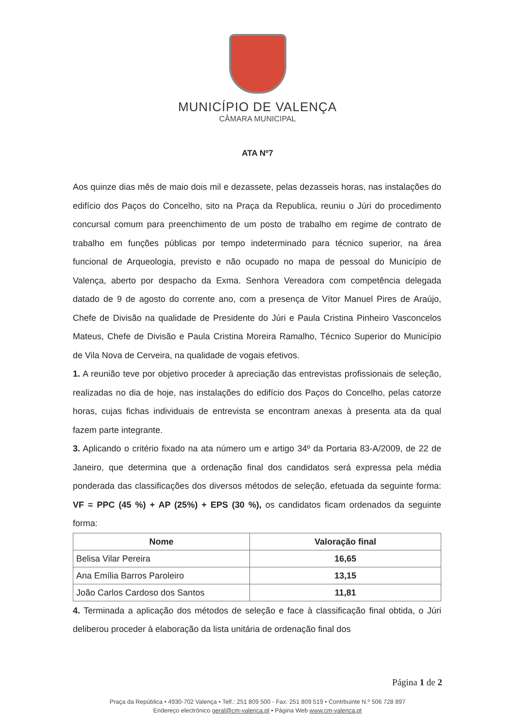MUNICÍPIO DE VALENÇA
CÂMARA MUNICIPAL
ATA Nº7
Aos quinze dias mês de maio dois mil e dezassete, pelas dezasseis horas, nas instalações do edifício dos Paços do Concelho, sito na Praça da Republica, reuniu o Júri do procedimento concursal comum para preenchimento de um posto de trabalho em regime de contrato de trabalho em funções públicas por tempo indeterminado para técnico superior, na área funcional de Arqueologia, previsto e não ocupado no mapa de pessoal do Município de Valença, aberto por despacho da Exma. Senhora Vereadora com competência delegada datado de 9 de agosto do corrente ano, com a presença de Vítor Manuel Pires de Araújo, Chefe de Divisão na qualidade de Presidente do Júri e Paula Cristina Pinheiro Vasconcelos Mateus, Chefe de Divisão e Paula Cristina Moreira Ramalho, Técnico Superior do Município de Vila Nova de Cerveira, na qualidade de vogais efetivos.
1. A reunião teve por objetivo proceder à apreciação das entrevistas profissionais de seleção, realizadas no dia de hoje, nas instalações do edifício dos Paços do Concelho, pelas catorze horas, cujas fichas individuais de entrevista se encontram anexas à presenta ata da qual fazem parte integrante.
3. Aplicando o critério fixado na ata número um e artigo 34º da Portaria 83-A/2009, de 22 de Janeiro, que determina que a ordenação final dos candidatos será expressa pela média ponderada das classificações dos diversos métodos de seleção, efetuada da seguinte forma: VF = PPC (45 %) + AP (25%) + EPS (30 %), os candidatos ficam ordenados da seguinte forma:
| Nome | Valoração final |
| --- | --- |
| Belisa Vilar Pereira | 16,65 |
| Ana Emília Barros Paroleiro | 13,15 |
| João Carlos Cardoso dos Santos | 11,81 |
4. Terminada a aplicação dos métodos de seleção e face à classificação final obtida, o Júri deliberou proceder à elaboração da lista unitária de ordenação final dos
Página 1 de 2
Praça da República • 4930-702 Valença • Telf.: 251 809 500 - Fax: 251 809 519 • Contrbuinte N.º 506 728 897
Endereço electrónico geral@cm-valenca.pt • Página Web www.cm-valenca.pt